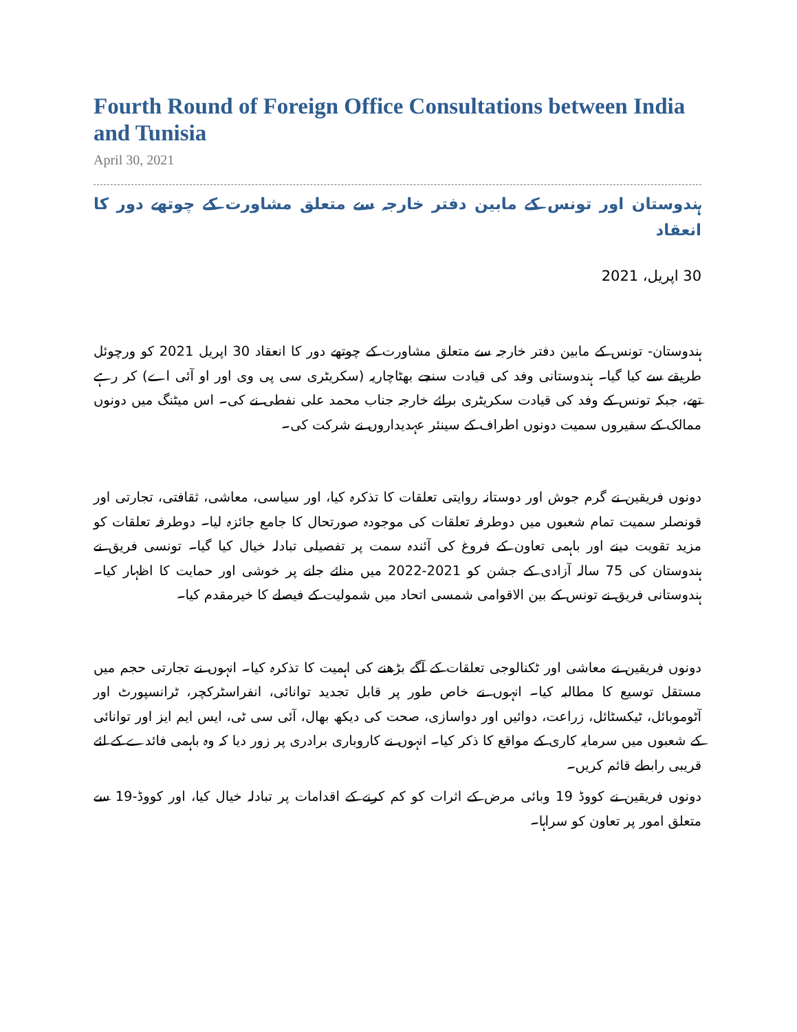Fourth Round of Foreign Office Consultations between India and Tunisia
April 30, 2021
ہندوستان اور تونس کے مابین دفتر خارجہ سے متعلق مشاورت کے چوتھے دور کا انعقاد
30 اپریل، 2021
ہندوستان- تونس کے مابین دفتر خارجہ سے متعلق مشاورت کے چوتھے دور کا انعقاد 30 اپریل 2021 کو ورچوئل طریقے سے کیا گیا۔ ہندوستانی وفد کی قیادت سنجے بھٹاچاریہ (سکریٹری سی پی وی اور او آئی اے) کر رہے تھے، جبکہ تونس کے وفد کی قیادت سکریٹری برائے خارجہ جناب محمد علی نفطی نے کی۔ اس میٹنگ میں دونوں ممالک کے سفیروں سمیت دونوں اطراف کے سینئر عہدیداروں نے شرکت کی۔
دونوں فریقین نے گرم جوش اور دوستانہ روایتی تعلقات کا تذکرہ کیا، اور سیاسی، معاشی، ثقافتی، تجارتی اور قونصلر سمیت تمام شعبوں میں دوطرفہ تعلقات کی موجودہ صورتحال کا جامع جائزہ لیا۔ دوطرفہ تعلقات کو مزید تقویت دینے اور باہمی تعاون کے فروغ کی آئندہ سمت پر تفصیلی تبادلہ خیال کیا گیا۔ تونسی فریق نے ہندوستان کی 75 سالہ آزادی کے جشن کو 2021-2022 میں منائے جانے پر خوشی اور حمایت کا اظہار کیا۔ ہندوستانی فریق نے تونس کے بین الاقوامی شمسی اتحاد میں شمولیت کے فیصلے کا خیرمقدم کیا۔
دونوں فریقین نے معاشی اور ٹکنالوجی تعلقات کے آگے بڑھنے کی اہمیت کا تذکرہ کیا۔ انہوں نے تجارتی حجم میں مستقل توسیع کا مطالبہ کیا۔ انہوں نے خاص طور پر قابل تجدید توانائی، انفراسٹرکچر، ٹرانسپورٹ اور آٹوموبائل، ٹیکسٹائل، زراعت، دوائیں اور دواسازی، صحت کی دیکھ بھال، آئی سی ٹی، ایس ایم ایز اور توانائی کے شعبوں میں سرمایہ کاری کے مواقع کا ذکر کیا۔ انہوں نے کاروباری برادری پر زور دیا کہ وہ باہمی فائدے کے لئے قریبی رابطے قائم کریں۔
دونوں فریقین نے کووڈ 19 وبائی مرض کے اثرات کو کم کرنے کے اقدامات پر تبادلہ خیال کیا، اور کووڈ-19 سے متعلق امور پر تعاون کو سراہا۔